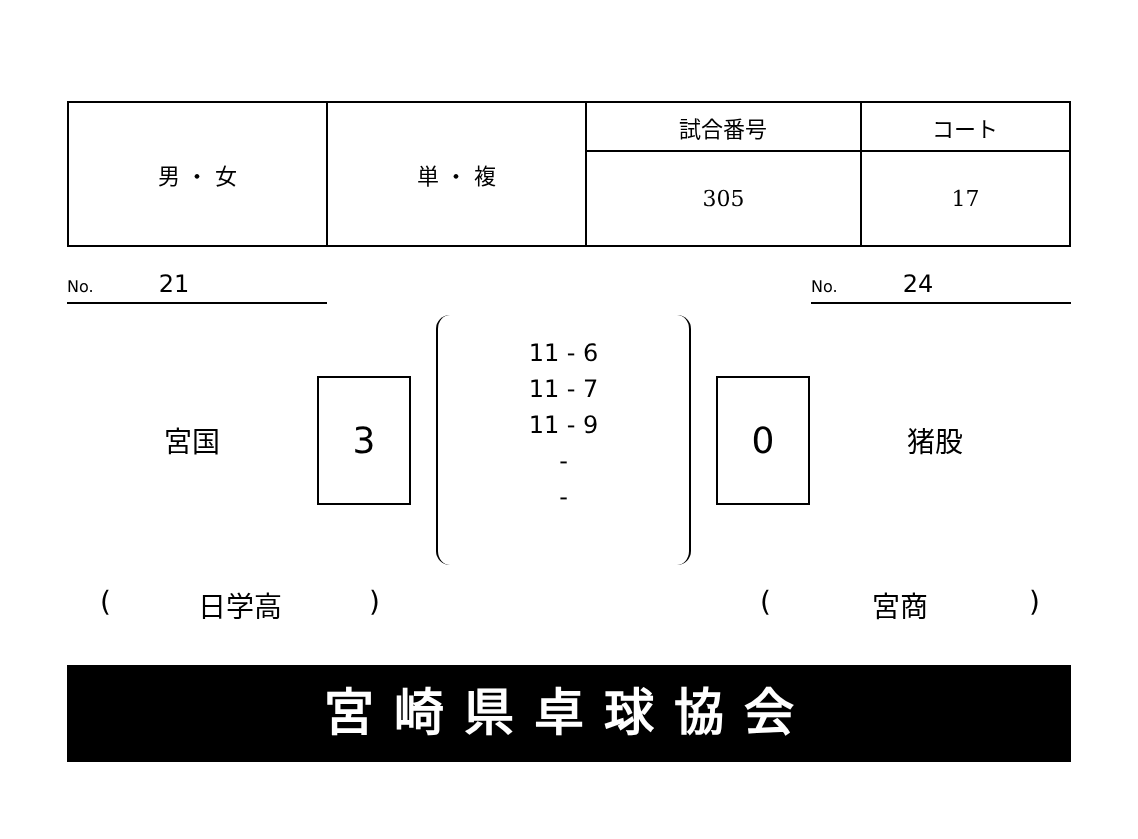| 男 ・ 女 | 単 ・ 複 | 試合番号 | コート |
| | | 305 | 17 |
No. 21
No. 24
宮国
3
11 - 6
11 - 7
11 - 9
-
-
0
猪股
(日学高) (宮商)
宮崎県卓球協会